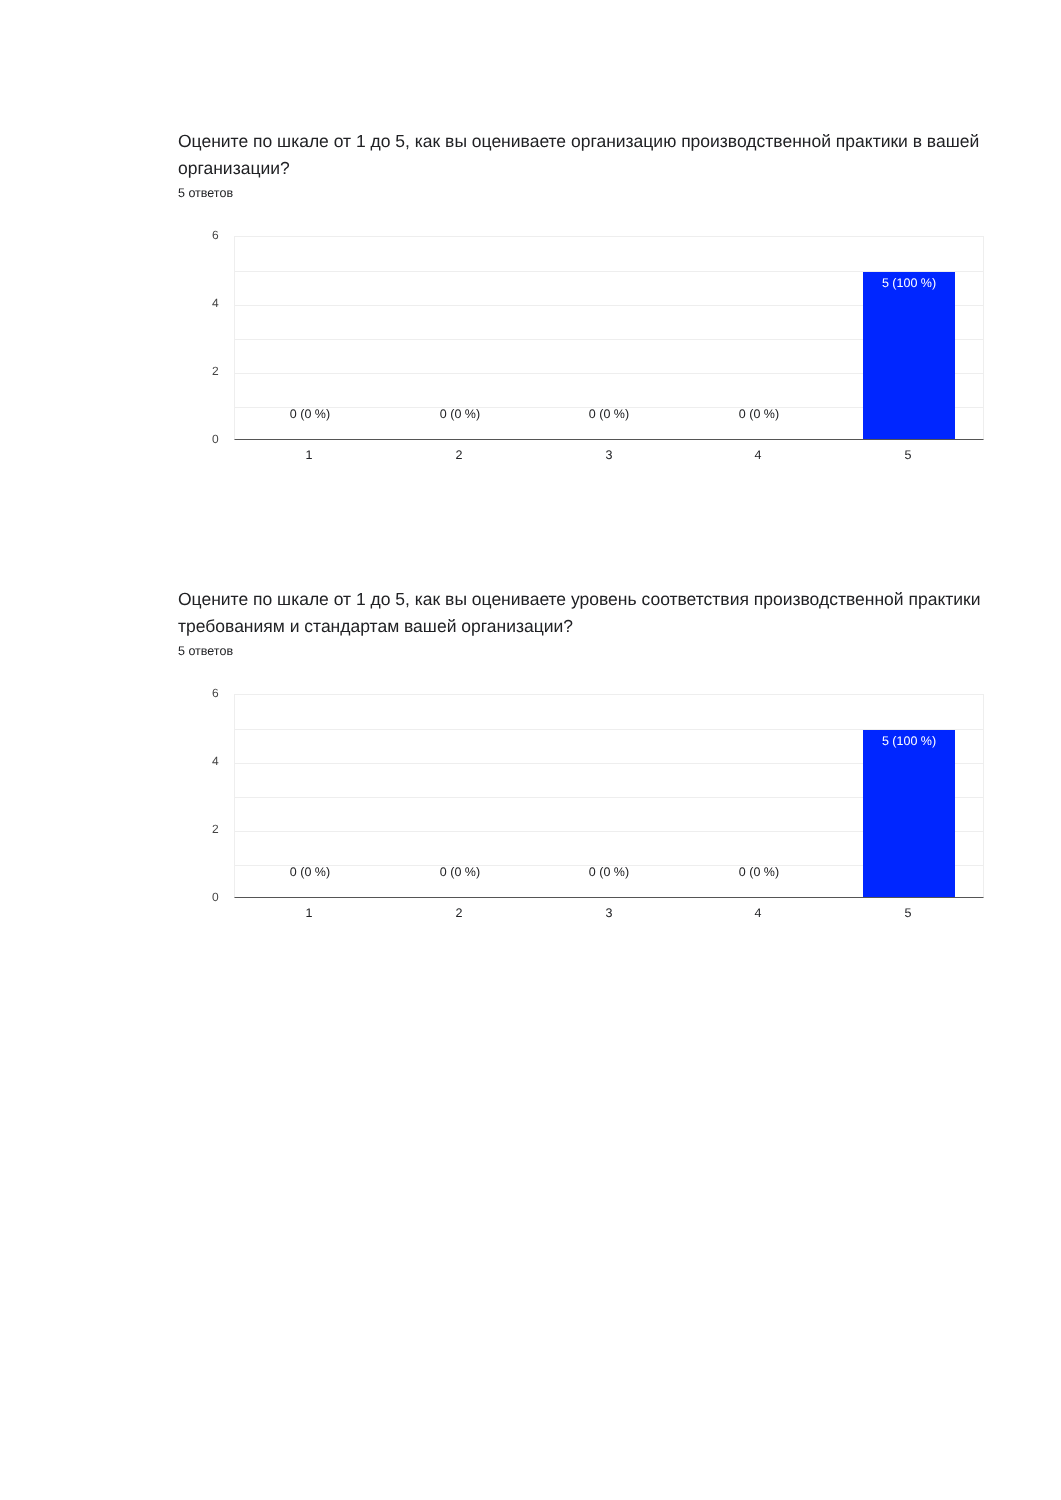Оцените по шкале от 1 до 5, как вы оцениваете организацию производственной практики в вашей организации?
5 ответов
6
4
2
0
0 (0 %) 0 (0 %) 0 (0 %) 0 (0 %)
5 (100 %)
1 2 3 4 5
Оцените по шкале от 1 до 5, как вы оцениваете уровень соответствия производственной практики требованиям и стандартам вашей организации?
5 ответов
6
4
2
0
0 (0 %) 0 (0 %) 0 (0 %) 0 (0 %)
5 (100 %)
1 2 3 4 5